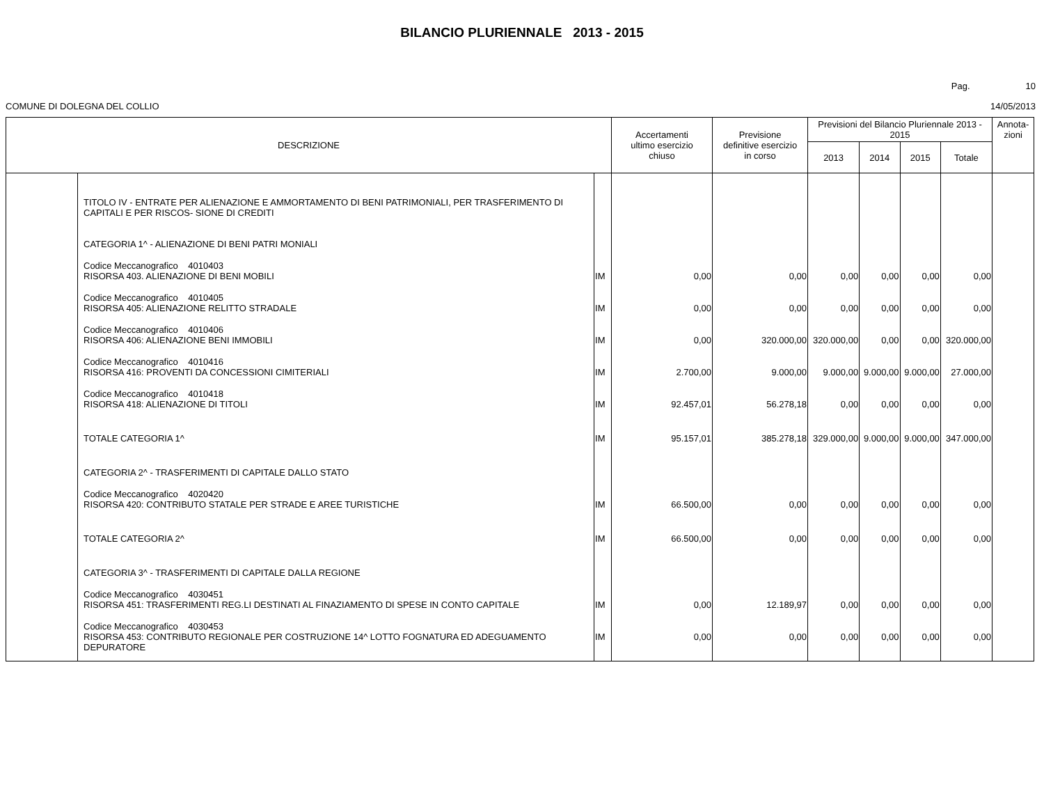BILANCIO PLURIENNALE 2013 - 2015
Pag. 10
COMUNE DI DOLEGNA DEL COLLIO 14/05/2013
| DESCRIZIONE | | | Accertamenti ultimo esercizio chiuso | Previsione definitive esercizio in corso | Previsioni del Bilancio Pluriennale 2013 - 2015 | | | | Annota- zioni |
| --- | --- | --- | --- | --- | --- | --- | --- | --- | --- |
| | | | | | 2013 | 2014 | 2015 | Totale | |
| | TITOLO IV - ENTRATE PER ALIENAZIONE E AMMORTAMENTO DI BENI PATRIMONIALI, PER TRASFERIMENTO DI CAPITALI E PER RISCOS- SIONE DI CREDITI | | | | | | | | |
| | CATEGORIA 1^ - ALIENAZIONE DI BENI PATRI MONIALI | | | | | | | | |
| | Codice Meccanografico 4010403 RISORSA 403. ALIENAZIONE DI BENI MOBILI | IM | 0,00 | 0,00 | 0,00 | 0,00 | 0,00 | 0,00 | |
| | Codice Meccanografico 4010405 RISORSA 405: ALIENAZIONE RELITTO STRADALE | IM | 0,00 | 0,00 | 0,00 | 0,00 | 0,00 | 0,00 | |
| | Codice Meccanografico 4010406 RISORSA 406: ALIENAZIONE BENI IMMOBILI | IM | 0,00 | 320.000,00 | 320.000,00 | 0,00 | 0,00 | 320.000,00 | |
| | Codice Meccanografico 4010416 RISORSA 416: PROVENTI DA CONCESSIONI CIMITERIALI | IM | 2.700,00 | 9.000,00 | 9.000,00 | 9.000,00 | 9.000,00 | 27.000,00 | |
| | Codice Meccanografico 4010418 RISORSA 418: ALIENAZIONE DI TITOLI | IM | 92.457,01 | 56.278,18 | 0,00 | 0,00 | 0,00 | 0,00 | |
| | TOTALE CATEGORIA 1^ | IM | 95.157,01 | 385.278,18 | 329.000,00 | 9.000,00 | 9.000,00 | 347.000,00 | |
| | CATEGORIA 2^ - TRASFERIMENTI DI CAPITALE DALLO STATO | | | | | | | | |
| | Codice Meccanografico 4020420 RISORSA 420: CONTRIBUTO STATALE PER STRADE E AREE TURISTICHE | IM | 66.500,00 | 0,00 | 0,00 | 0,00 | 0,00 | 0,00 | |
| | TOTALE CATEGORIA 2^ | IM | 66.500,00 | 0,00 | 0,00 | 0,00 | 0,00 | 0,00 | |
| | CATEGORIA 3^ - TRASFERIMENTI DI CAPITALE DALLA REGIONE | | | | | | | | |
| | Codice Meccanografico 4030451 RISORSA 451: TRASFERIMENTI REG.LI DESTINATI AL FINAZIAMENTO DI SPESE IN CONTO CAPITALE | IM | 0,00 | 12.189,97 | 0,00 | 0,00 | 0,00 | 0,00 | |
| | Codice Meccanografico 4030453 RISORSA 453: CONTRIBUTO REGIONALE PER COSTRUZIONE 14^ LOTTO FOGNATURA ED ADEGUAMENTO DEPURATORE | IM | 0,00 | 0,00 | 0,00 | 0,00 | 0,00 | 0,00 | |